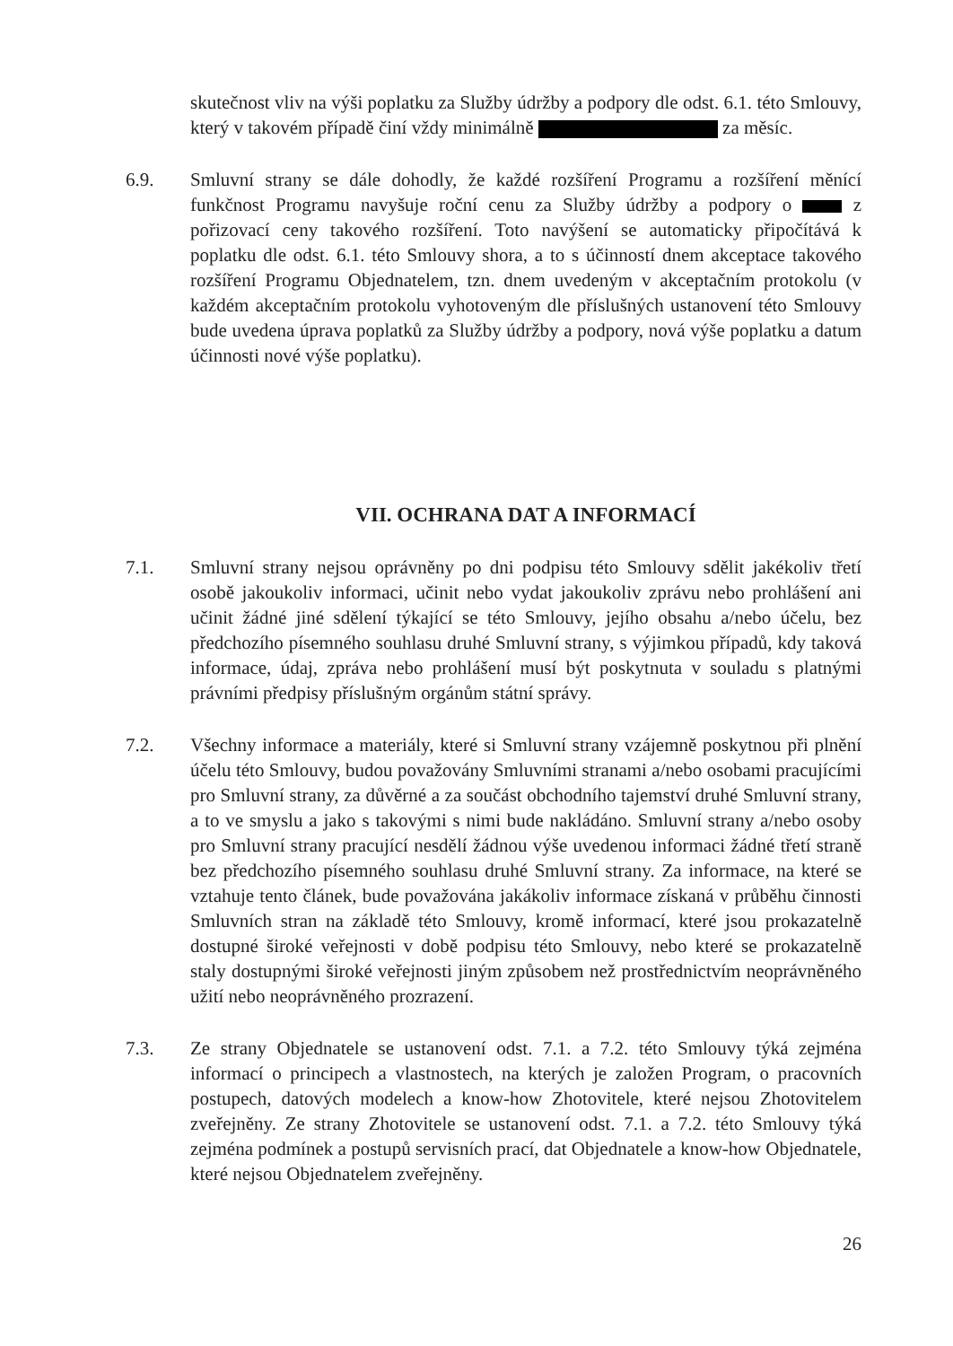skutečnost vliv na výši poplatku za Služby údržby a podpory dle odst. 6.1. této Smlouvy, který v takovém případě činí vždy minimálně za měsíc.
6.9. Smluvní strany se dále dohodly, že každé rozšíření Programu a rozšíření měnící funkčnost Programu navyšuje roční cenu za Služby údržby a podpory o z pořizovací ceny takového rozšíření. Toto navýšení se automaticky připočítává k poplatku dle odst. 6.1. této Smlouvy shora, a to s účinností dnem akceptace takového rozšíření Programu Objednatelem, tzn. dnem uvedeným v akceptačním protokolu (v každém akceptačním protokolu vyhotoveným dle příslušných ustanovení této Smlouvy bude uvedena úprava poplatků za Služby údržby a podpory, nová výše poplatku a datum účinnosti nové výše poplatku).
VII. OCHRANA DAT A INFORMACÍ
7.1. Smluvní strany nejsou oprávněny po dni podpisu této Smlouvy sdělit jakékoliv třetí osobě jakoukoliv informaci, učinit nebo vydat jakoukoliv zprávu nebo prohlášení ani učinit žádné jiné sdělení týkající se této Smlouvy, jejího obsahu a/nebo účelu, bez předchozího písemného souhlasu druhé Smluvní strany, s výjimkou případů, kdy taková informace, údaj, zpráva nebo prohlášení musí být poskytnuta v souladu s platnými právními předpisy příslušným orgánům státní správy.
7.2. Všechny informace a materiály, které si Smluvní strany vzájemně poskytnou při plnění účelu této Smlouvy, budou považovány Smluvními stranami a/nebo osobami pracujícími pro Smluvní strany, za důvěrné a za součást obchodního tajemství druhé Smluvní strany, a to ve smyslu a jako s takovými s nimi bude nakládáno. Smluvní strany a/nebo osoby pro Smluvní strany pracující nesdělí žádnou výše uvedenou informaci žádné třetí straně bez předchozího písemného souhlasu druhé Smluvní strany. Za informace, na které se vztahuje tento článek, bude považována jakákoliv informace získaná v průběhu činnosti Smluvních stran na základě této Smlouvy, kromě informací, které jsou prokazatelně dostupné široké veřejnosti v době podpisu této Smlouvy, nebo které se prokazatelně staly dostupnými široké veřejnosti jiným způsobem než prostřednictvím neoprávněného užití nebo neoprávněného prozrazení.
7.3. Ze strany Objednatele se ustanovení odst. 7.1. a 7.2. této Smlouvy týká zejména informací o principech a vlastnostech, na kterých je založen Program, o pracovních postupech, datových modelech a know-how Zhotovitele, které nejsou Zhotovitelem zveřejněny. Ze strany Zhotovitele se ustanovení odst. 7.1. a 7.2. této Smlouvy týká zejména podmínek a postupů servisních prací, dat Objednatele a know-how Objednatele, které nejsou Objednatelem zveřejněny.
26